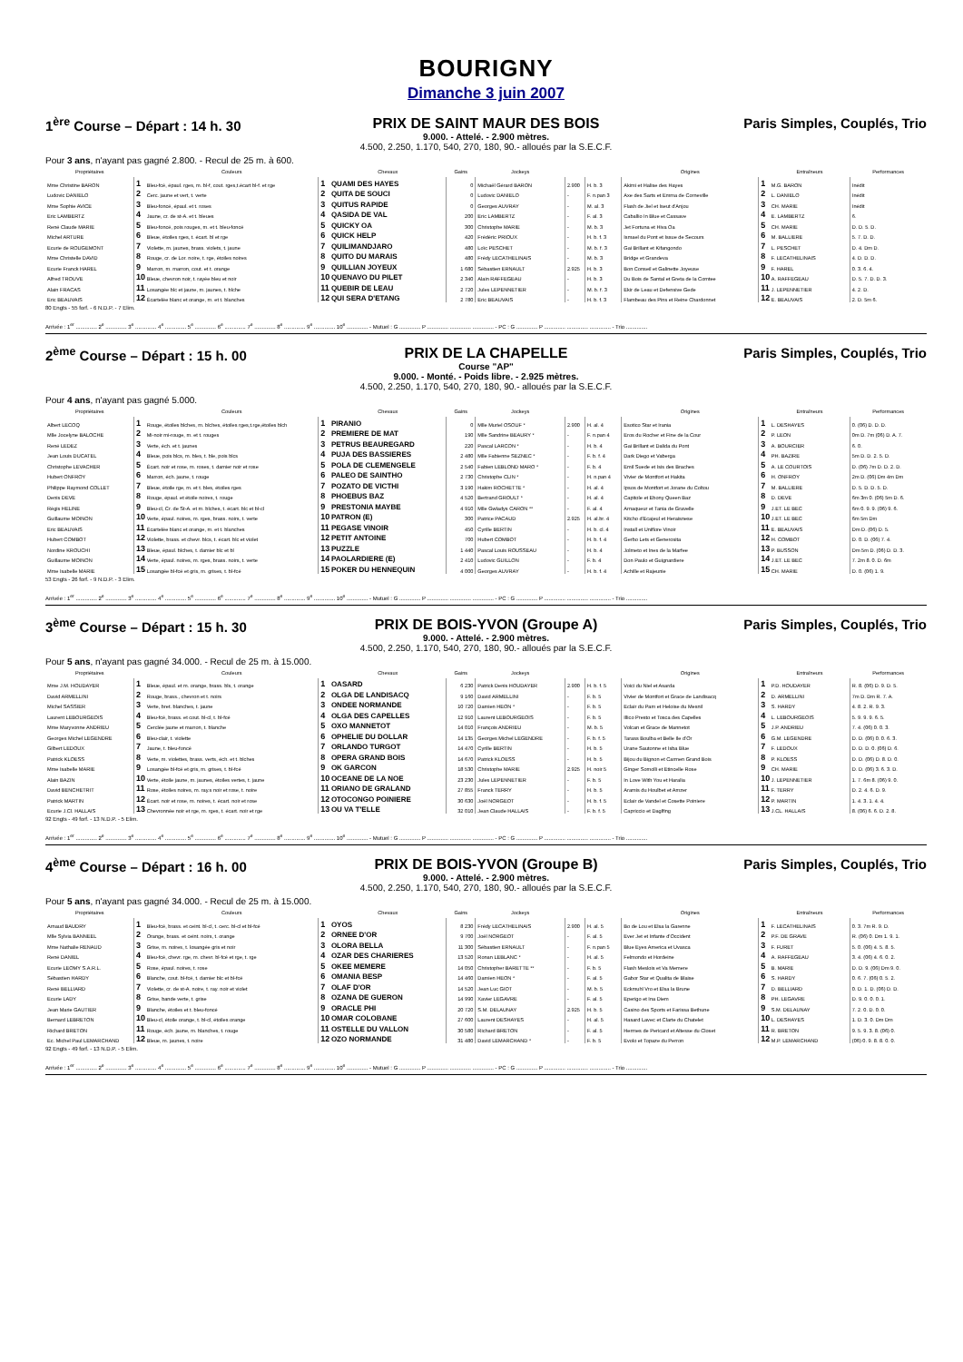BOURIGNY
Dimanche 3 juin 2007
1<sup>ère</sup> Course – Départ : 14 h. 30 PRIX DE SAINT MAUR DES BOIS
9.000. - Attelé. - 2.900 mètres.
4.500, 2.250, 1.170, 540, 270, 180, 90.- alloués par la S.E.C.F.
Paris Simples, Couplés, Trio
Pour 3 ans, n'ayant pas gagné 2.800. - Recul de 25 m. à 600.
| Propriétaires | | Couleurs | | Chevaux | Gains | Jockeys | | | Origines | | Entraîneurs | Performances |
| --- | --- | --- | --- | --- | --- | --- | --- | --- | --- | --- | --- | --- |
| Mme Christine BARON | 1 | Bleu-fcé, épaul. rges, m. bl-f, cout. rges,t.écart bl-f. et rge | 1 | QUAMI DES HAYES | 0 | Michaël Gérard BARON | 2.900 | H. b. 3 | Akimi et Halise des Hayes | 1 | M.G. BARON | Inédit |
| Ludovic DANIELO | 2 | Cerc. jaune et vert, t. verte | 2 | QUITA DE SOUCI | 0 | Ludovic DANIELO | - | F. n.pan 3 | Axe des Sarts et Emma de Corneville | 2 | L. DANIELO | Inédit |
| Mme Sophie AVICE | 3 | Bleu-foncé, épaul. et t. roses | 3 | QUITUS RAPIDE | 0 | Georges AUVRAY | - | M. al. 3 | Flash de Jiel et Iseut d'Anjou | 3 | CH. MARIE | Inédit |
| Eric LAMBERTZ | 4 | Jaune, cr. de st-A. et t. bleues | 4 | QASIDA DE VAL | 200 | Eric LAMBERTZ | - | F. al. 3 | Caballio In Blue et Cassave | 4 | E. LAMBERTZ | 6. |
| René Claude MARIE | 5 | Bleu-foncé, pois rouges, m. et t. bleu-foncé | 5 | QUICKY OA | 300 | Christophe MARIE | - | M. b. 3 | Jet Fortuna et Hiva Oa | 5 | CH. MARIE | D. D. 5. D. |
| Michel ARTURE | 6 | Bleue, étoiles rges, t. écart. bl et rge | 6 | QUICK HELP | 420 | Frédéric PRIOUX | - | H. b. f. 3 | Ismael du Pont et Issue de Secours | 6 | M. BALLIERE | 5. 7. D. D. |
| Ecurie de ROUGEMONT | 7 | Violette, m. jaunes, brass. violets, t. jaune | 7 | QUILIMANDJARO | 480 | Loïc PESCHET | - | M. b. f. 3 | Gai Brillant et Kifangondo | 7 | L. PESCHET | D. 4. Dm D. |
| Mme Christelle DAVID | 8 | Rouge, cr. de Lor. noire, t. rge, étoiles noires | 8 | QUITO DU MARAIS | 480 | Frédy LECATHELINAIS | - | M. b. 3 | Bridge et Grandeva | 8 | F. LECATHELINAIS | 4. D. D. D. |
| Ecurie Franck HAREL | 9 | Marron, m. marron, cout. et t. orange | 9 | QUILLIAN JOYEUX | 1 680 | Sébastien ERNAULT | 2.925 | H. b. 3 | Bon Conseil et Galinette Joyeuse | 9 | F. HAREL | 0. 3. 6. 4. |
| Alfred TROUVE | 10 | Bleue, chevron noir, t. rayée bleu et noir | 10 | QUENAVO DU PILET | 2 340 | Alain RAFFEGEAU | - | H. b. 3 | Du Bois de Santal et Greta de la Comtee | 10 | A. RAFFEGEAU | D. 5. 7. D. D. 3. |
| Alain FRACAS | 11 | Losangée blc et jaune, m. jaunes, t. blche | 11 | QUEBIR DE LEAU | 2 720 | Jules LEPENNETIER | - | M. b. f. 3 | Ekir de Leau et Defensive Gede | 11 | J. LEPENNETIER | 4. 2. D. |
| Eric BEAUVAIS | 12 | Écartelée blanc et orange, m. et t. blanches | 12 | QUI SERA D'ETANG | 2 780 | Eric BEAUVAIS | - | H. b. f. 3 | Flambeau des Pins et Reine Chardonnet | 12 | E. BEAUVAIS | 2. D. 5m 6. |
80 Engts - 55 forf. - 6 N.D.P. - 7 Elim.
Arrivée : 1<sup>er</sup> .............. 2<sup>e</sup> .............. 3<sup>e</sup> .............. 4<sup>e</sup> .............. 5<sup>e</sup> .............. 6<sup>e</sup> .............. 7<sup>e</sup> .............. 8<sup>e</sup> .............. 9<sup>e</sup> .............. 10<sup>e</sup> .............. - Mutuel : G .............. P .............. .............. .............. - PC : G .............. P .............. .............. .............. - Trio ..............
2<sup>ème</sup> Course – Départ : 15 h. 00 PRIX DE LA CHAPELLE
Course "AP"
9.000. - Monté. - Poids libre. - 2.925 mètres.
4.500, 2.250, 1.170, 540, 270, 180, 90.- alloués par la S.E.C.F.
Paris Simples, Couplés, Trio
Pour 4 ans, n'ayant pas gagné 5.000.
| Propriétaires | | Couleurs | | Chevaux | Gains | Jockeys | | | Origines | | Entraîneurs | Performances |
| --- | --- | --- | --- | --- | --- | --- | --- | --- | --- | --- | --- | --- |
| Albert LECOQ | 1 | Rouge, étoiles blches, m. blches, étoiles rges,t.rge,étoiles blch | 1 | PIRANIO | 0 | Mlle Muriel OSOUF * | 2.900 | H. al. 4 | Esotico Star et Irania | 1 | L. DESHAYES | 0. (06) D. D. D. |
| Mlle Jocelyne BALOCHE | 2 | Mi-noir mi-rouge, m. et t. rouges | 2 | PREMIERE DE MAT | 190 | Mlle Sandrine BEAURY * | - | F. n.pan 4 | Eros du Rocher et Fine de la Cour | 2 | P. LEON | 0m D. 7m (06) D. A. 7. |
| René LEDEZ | 3 | Verte, éch. et t. jaunes | 3 | PETRUS BEAUREGARD | 220 | Pascal LARCON * | - | H. b. 4 | Gai Brillant et Dalida du Pont | 3 | A. BOURCIER | 6. 0. |
| Jean Louis DUCATEL | 4 | Bleue, pois blcs, m. bles, t. ble, pois blcs | 4 | PUJA DES BASSIERES | 2 480 | Mlle Fabienne SEZNEC * | - | F. b. f. 4 | Dark Diego et Vaberga | 4 | PH. BAZIRE | 5m D. D. 2. 5. D. |
| Christophe LEVACHER | 5 | Écart. noir et rose, m. roses, t. damier noir et rose | 5 | POLA DE CLEMENGELE | 2 540 | Fabien LEBLOND MARO * | - | F. b. 4 | Emil Suede et Isis des Braches | 5 | A. LE COURTOIS | D. (06) 7m D. D. 2. D. |
| Hubert ONFROY | 6 | Marron, éch. jaune, t. rouge | 6 | PALEO DE SAINTHO | 2 730 | Christophe CLIN * | - | H. n.pan 4 | Vivier de Montfort et Hakita | 6 | H. ONFROY | 2m D. (06) Dm 4m Dm |
| Philippe Raymond COLLET | 7 | Bleue, étoile rge, m. et t. bles, étoiles rges | 7 | POZATO DE VICTHI | 3 190 | Hakim ROCHETTE * | - | H. al. 4 | Ipsos de Montfort et Jorane du Coltou | 7 | M. BALLIERE | D. 5. D. D. 5. D. |
| Denis DEVE | 8 | Rouge, épaul. et étoile noires, t. rouge | 8 | PHOEBUS BAZ | 4 520 | Bertrand GROULT * | - | H. al. 4 | Capitole et Ebony Queen Baz | 8 | D. DEVE | 6m 3m 0. (06) 5m D. 6. |
| Régis HELINE | 9 | Bleu-cl, Cr. de St-A. et m. blches, t. écart. blc et bl-cl | 9 | PRESTONIA MAYBE | 4 910 | Mlle Gwladys CARON ** | - | F. al. 4 | Arnaqueur et Tania de Gravelle | 9 | J.ET. LE BEC | 6m 0. 9. 9. (06) 9. 6. |
| Guillaume MOINON | 10 | Verte, épaul. noires, m. rges, brass. noirs, t. verte | 10 | PATRON (E) | 300 | Patrice PACAUD | 2.925 | H. al.br. 4 | Kitcho d'Ecajeul et Heraisnese | 10 | J.ET. LE BEC | 6m 5m Dm |
| Eric BEAUVAIS | 11 | Écartelée blanc et orange, m. et t. blanches | 11 | PEGASE VINOIR | 450 | Cyrille BERTIN | - | H. b. cl. 4 | Install et Uniflore Vinoir | 11 | E. BEAUVAIS | Dm D. (06) D. 5. |
| Hubert COMBOT | 12 | Violette, brass. et chevr. blcs, t. écart. blc et violet | 12 | PETIT ANTOINE | 700 | Hubert COMBOT | - | H. b. f. 4 | Gerbo Lets et Generosita | 12 | H. COMBOT | D. 0. D. (06) 7. 4. |
| Nordine KROUCHI | 13 | Bleue, épaul. blches, t. damier blc et bl | 13 | PUZZLE | 1 440 | Pascal Louis ROUSSEAU | - | H. b. 4 | Jolmeto et Ines de la Marfee | 13 | P. BUSSON | Dm 5m D. (06) D. D. 3. |
| Guillaume MOINON | 14 | Verte, épaul. noires, m. rges, brass. noirs, t. verte | 14 | PAOLARDIERE (E) | 2 410 | Ludovic GUILLON | - | F. b. 4 | Don Paulo et Guignardiere | 14 | J.ET. LE BEC | 7. 2m 8. 0. D. 6m |
| Mme Isabelle MARIE | 15 | Losangée bl-fcé et gris, m. grises, t. bl-fcé | 15 | POKER DU HENNEQUIN | 4 000 | Georges AUVRAY | - | H. b. f. 4 | Achille et Rajeunie | 15 | CH. MARIE | D. 0. (06) 1. 9. |
53 Engts - 26 forf. - 9 N.D.P. - 3 Elim.
Arrivée : 1<sup>er</sup> .............. 2<sup>e</sup> .............. 3<sup>e</sup> .............. 4<sup>e</sup> .............. 5<sup>e</sup> .............. 6<sup>e</sup> .............. 7<sup>e</sup> .............. 8<sup>e</sup> .............. 9<sup>e</sup> .............. 10<sup>e</sup> .............. - Mutuel : G .............. P .............. .............. .............. - PC : G .............. P .............. .............. .............. - Trio ..............
3<sup>ème</sup> Course – Départ : 15 h. 30 PRIX DE BOIS-YVON (Groupe A)
9.000. - Attelé. - 2.900 mètres.
4.500, 2.250, 1.170, 540, 270, 180, 90.- alloués par la S.E.C.F.
Paris Simples, Couplés, Trio
Pour 5 ans, n'ayant pas gagné 34.000. - Recul de 25 m. à 15.000.
| Propriétaires | | Couleurs | | Chevaux | Gains | Jockeys | | | Origines | | Entraîneurs | Performances |
| --- | --- | --- | --- | --- | --- | --- | --- | --- | --- | --- | --- | --- |
| Mme J.M. HOUDAYER | 1 | Bleue, épaul. et m. orange, brass. bls, t. orange | 1 | OASARD | 6 230 | Patrick Denis HOUDAYER | 2.900 | H. b. f. 5 | Voici du Niel et Asarda | 1 | P.D. HOUDAYER | R. 8. (06) D. 9. D. 5. |
| David ARMELLINI | 2 | Rouge, brass., chevron et t. noirs | 2 | OLGA DE LANDISACQ | 9 160 | David ARMELLINI | - | F. b. 5 | Vivier de Montfort et Grace de Landisacq | 2 | D. ARMELLINI | 7m D. Dm R. 7. A. |
| Michel SASSIER | 3 | Verte, bret. blanches, t. jaune | 3 | ONDEE NORMANDE | 10 720 | Damien HEON * | - | F. b. 5 | Eclair du Pam et Heloise du Mesnil | 3 | S. HARDY | 4. 8. 2. R. 9. 3. |
| Laurent LEBOURGEOIS | 4 | Bleu-fcé, brass. et cout. bl-cl, t. bl-fcé | 4 | OLGA DES CAPELLES | 12 910 | Laurent LEBOURGEOIS | - | F. b. 5 | Illico Presto et Tosca des Capelles | 4 | L. LEBOURGEOIS | 5. 9. 9. 9. 6. 5. |
| Mme Maryvonne ANDRIEU | 5 | Cerclée jaune et marron, t. blanche | 5 | OXO MANNETOT | 14 010 | François ANDRIEU | - | M. b. 5 | Volcan et Grace de Mannetot | 5 | J.P. ANDRIEU | 7. 4. (06) 0. 0. 3. |
| Georges Michel LEGENDRE | 6 | Bleu-clair, t. violette | 6 | OPHELIE DU DOLLAR | 14 135 | Georges Michel LEGENDRE | - | F. b. f. 5 | Tarass Boulba et Belle Ile d'Or | 6 | G.M. LEGENDRE | D. D. (06) 0. 0. 6. 3. |
| Gilbert LEDOUX | 7 | Jaune, t. bleu-foncé | 7 | ORLANDO TURGOT | 14 470 | Cyrille BERTIN | - | H. b. 5 | Urane Sautonne et Isba Blue | 7 | F. LEDOUX | D. D. D. 0. (06) D. 6. |
| Patrick KLOESS | 8 | Verte, m. violettes, brass. verts, éch. et t. blches | 8 | OPERA GRAND BOIS | 14 670 | Patrick KLOESS | - | H. b. 5 | Bijou du Bignon et Carmen Grand Bois | 8 | P. KLOESS | D. D. (06) D. 8. D. 0. |
| Mme Isabelle MARIE | 9 | Losangée bl-fcé et gris, m. grises, t. bl-fcé | 9 | OK GARCON | 18 530 | Christophe MARIE | 2.925 | H. noir 5 | Ginger Somolli et Etincelle Rose | 9 | CH. MARIE | D. D. (06) 3. 6. 3. D. |
| Alain BAZIN | 10 | Verte, étoile jaune, m. jaunes, étoiles vertes, t. jaune | 10 | OCEANE DE LA NOE | 23 230 | Jules LEPENNETIER | - | F. b. 5 | In Love With You et Haralia | 10 | J. LEPENNETIER | 1. 7. 6m 8. (06) 9. 0. |
| David BENCHETRIT | 11 | Rose, étoiles noires, m. ray.s noir et rose, t. noire | 11 | ORIANO DE GRALAND | 27 855 | Franck TERRY | - | H. b. 5 | Aramis du Houlbet et Amzer | 11 | F. TERRY | D. 2. 4. 6. D. 9. |
| Patrick MARTIN | 12 | Écart. noir et rose, m. noires, t. écart. noir et rose | 12 | OTOCONGO POINIERE | 30 630 | Joël NORGEOT | - | H. b. f. 5 | Eclair de Vandel et Cosette Poiniere | 12 | P. MARTIN | 1. 4. 3. 1. 4. 4. |
| Ecurie J.Cl. HALLAIS | 13 | Chevronnée noir et rge, m. rges, t. écart. noir et rge | 13 | OU VA T'ELLE | 32 010 | Jean Claude HALLAIS | - | F. b. f. 5 | Capriccio et Daglfing | 13 | J.CL. HALLAIS | 8. (06) 6. 6. D. 2. 8. |
92 Engts - 49 forf. - 13 N.D.P. - 5 Elim.
Arrivée : 1<sup>er</sup> .............. 2<sup>e</sup> .............. 3<sup>e</sup> .............. 4<sup>e</sup> .............. 5<sup>e</sup> .............. 6<sup>e</sup> .............. 7<sup>e</sup> .............. 8<sup>e</sup> .............. 9<sup>e</sup> .............. 10<sup>e</sup> .............. - Mutuel : G .............. P .............. .............. .............. - PC : G .............. P .............. .............. .............. - Trio ..............
4<sup>ème</sup> Course – Départ : 16 h. 00 PRIX DE BOIS-YVON (Groupe B)
9.000. - Attelé. - 2.900 mètres.
4.500, 2.250, 1.170, 540, 270, 180, 90.- alloués par la S.E.C.F.
Paris Simples, Couplés, Trio
Pour 5 ans, n'ayant pas gagné 34.000. - Recul de 25 m. à 15.000.
| Propriétaires | | Couleurs | | Chevaux | Gains | Jockeys | | | Origines | | Entraîneurs | Performances |
| --- | --- | --- | --- | --- | --- | --- | --- | --- | --- | --- | --- | --- |
| Arnaud BAUDRY | 1 | Bleu-fcé, brass. et ceint. bl-cl, t. cerc. bl-cl et bl-fcé | 1 | OYOS | 8 230 | Frédy LECATHELINAIS | 2.900 | H. al. 5 | Bo de Lou et Elsa la Garenne | 1 | F. LECATHELINAIS | 0. 3. 7m R. 9. D. |
| Mlle Sylvia BANNEEL | 2 | Orange, brass. et ceint. noirs, t. orange | 2 | ORNEE D'OR | 9 700 | Joël NORGEOT | - | F. al. 5 | Ever Jet et Infante d'Occident | 2 | P.F. DE GRAVE | R. (06) 0. Dm 1. 9. 1. |
| Mme Nathalie RENAUD | 3 | Grise, m. noires, t. losangée gris et noir | 3 | OLORA BELLA | 11 300 | Sébastien ERNAULT | - | F. n.pan 5 | Blue Eyes America et Uvasca | 3 | F. FURET | 5. 0. (06) 4. 5. 8. 5. |
| René DANIEL | 4 | Bleu-fcé, chevr. rge, m. chevr. bl-fcé et rge, t. rge | 4 | OZAR DES CHARIERES | 13 520 | Ronan LEBLANC * | - | H. al. 5 | Felmondo et Hordeine | 4 | A. RAFFEGEAU | 3. 4. (06) 4. 6. 0. 2. |
| Ecurie LEOMY S.A.R.L. | 5 | Rose, épaul. noires, t. rose | 5 | OKEE MEMERE | 14 050 | Christopher BARETTE ** | - | F. b. 5 | Flash Meslois et Va Memere | 5 | B. MARIE | D. D. 9. (06) Dm 9. 0. |
| Sébastien HARDY | 6 | Blanche, cout. bl-fcé, t. damier blc et bl-fcé | 6 | OMANIA BESP | 14 460 | Damien HEON * | - | F. al. 5 | Gabor Star et Qualita de Blaise | 6 | S. HARDY | 0. 6. 7. (06) 0. 5. 2. |
| René BELLIARD | 7 | Violette, cr. de st-A. noire, t. ray. noir et violet | 7 | OLAF D'OR | 14 520 | Jean Luc GIOT | - | M. b. 5 | Eckmuhl Vro et Elsa la Brune | 7 | D. BELLIARD | 0. D. 1. D. (06) D. D. |
| Ecurie LADY | 8 | Grise, bande verte, t. grise | 8 | OZANA DE GUERON | 14 990 | Xavier LEGAVRE | - | F. al. 5 | Eperigo et Ina Diem | 8 | PH. LEGAVRE | D. 9. 0. 0. 0. 1. |
| Jean Marie GAUTIER | 9 | Blanche, étoiles et t. bleu-foncé | 9 | ORACLE PHI | 20 720 | S.M. DELAUNAY | 2.925 | H. b. 5 | Casino des Sports et Farissa Bethune | 9 | S.M. DELAUNAY | 7. 2. 0. D. 0. 0. |
| Bernard LEBRETON | 10 | Bleu-cl, étoile orange, t. bl-cl, étoiles orange | 10 | OMAR COLOBANE | 27 600 | Laurent DESHAYES | - | H. al. 5 | Hasard Lavec et Clarte du Chatelet | 10 | L. DESHAYES | 1. D. 3. 0. Dm Dm |
| Richard BRETON | 11 | Rouge, éch. jaune, m. blanches, t. rouge | 11 | OSTELLE DU VALLON | 30 580 | Richard BRETON | - | F. al. 5 | Hermes de Pericard et Altesse du Closet | 11 | R. BRETON | 9. 5. 9. 3. 8. (06) 0. |
| Ec. Michel Paul LEMARCHAND | 12 | Bleue, m. jaunes, t. noire | 12 | OZO NORMANDE | 31 480 | David LEMARCHAND * | - | F. b. 5 | Evolo et Topaze du Perron | 12 | M.P. LEMARCHAND | (06) 0. 9. 8. 8. 0. 0. |
92 Engts - 49 forf. - 13 N.D.P. - 5 Elim.
Arrivée : 1<sup>er</sup> .............. 2<sup>e</sup> .............. 3<sup>e</sup> .............. 4<sup>e</sup> .............. 5<sup>e</sup> .............. 6<sup>e</sup> .............. 7<sup>e</sup> .............. 8<sup>e</sup> .............. 9<sup>e</sup> .............. 10<sup>e</sup> .............. - Mutuel : G .............. P .............. .............. .............. - PC : G .............. P .............. .............. .............. - Trio ..............